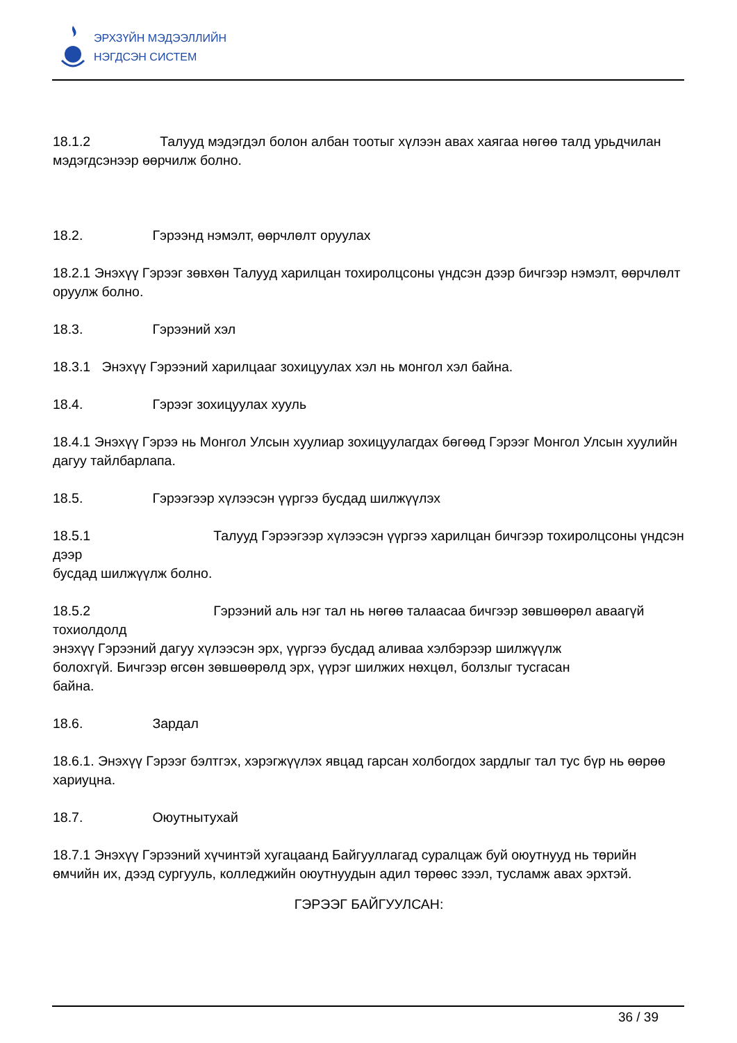ЭРХЗҮЙН МЭДЭЭЛЛИЙН
НЭГДСЭН СИСТЕМ
18.1.2 Талууд мэдэгдэл болон албан тоотыг хүлээн авах хаягаа нөгөө талд урьдчилан мэдэгдсэнээр өөрчилж болно.
18.2. Гэрээнд нэмэлт, өөрчлөлт оруулах
18.2.1 Энэхүү Гэрээг зөвхөн Талууд харилцан тохиролцсоны үндсэн дээр бичгээр нэмэлт, өөрчлөлт оруулж болно.
18.3. Гэрээний хэл
18.3.1 Энэхүү Гэрээний харилцааг зохицуулах хэл нь монгол хэл байна.
18.4. Гэрээг зохицуулах хууль
18.4.1 Энэхүү Гэрээ нь Монгол Улсын хуулиар зохицуулагдах бөгөөд Гэрээг Монгол Улсын хуулийн дагуу тайлбарлапа.
18.5. Гэрээгээр хүлээсэн үүргээ бусдад шилжүүлэх
18.5.1 Талууд Гэрээгээр хүлээсэн үүргээ харилцан бичгээр тохиролцсоны үндсэн дээр
бусдад шилжүүлж болно.
18.5.2 Гэрээний аль нэг тал нь нөгөө талаасаа бичгээр зөвшөөрөл аваагүй тохиолдолд
энэхүү Гэрээний дагуу хүлээсэн эрх, үүргээ бусдад аливаа хэлбэрээр шилжүүлж
болохгүй. Бичгээр өгсөн зөвшөөрөлд эрх, үүрэг шилжих нөхцөл, болзлыг тусгасан
байна.
18.6. Зардал
18.6.1. Энэхүү Гэрээг бэлтгэх, хэрэгжүүлэх явцад гарсан холбогдох зардлыг тал тус бүр нь өөрөө хариуцна.
18.7. Оюутнытухай
18.7.1 Энэхүү Гэрээний хүчинтэй хугацаанд Байгууллагад суралцаж буй оюутнууд нь төрийн өмчийн их, дээд сургууль, колледжийн оюутнуудын адил төрөөс зээл, тусламж авах эрхтэй.
ГЭРЭЭГ БАЙГУУЛСАН:
36 / 39